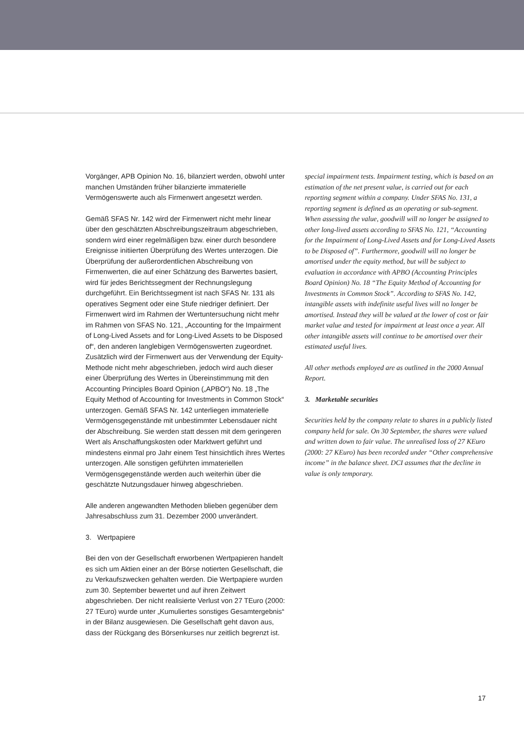Vorgänger, APB Opinion No. 16, bilanziert werden, obwohl unter manchen Umständen früher bilanzierte immaterielle Vermögenswerte auch als Firmenwert angesetzt werden.
Gemäß SFAS Nr. 142 wird der Firmenwert nicht mehr linear über den geschätzten Abschreibungszeitraum abgeschrieben, sondern wird einer regelmäßigen bzw. einer durch besondere Ereignisse initiierten Überprüfung des Wertes unterzogen. Die Überprüfung der außerordentlichen Abschreibung von Firmenwerten, die auf einer Schätzung des Barwertes basiert, wird für jedes Berichtssegment der Rechnungslegung durchgeführt. Ein Berichtssegment ist nach SFAS Nr. 131 als operatives Segment oder eine Stufe niedriger definiert. Der Firmenwert wird im Rahmen der Wertuntersuchung nicht mehr im Rahmen von SFAS No. 121, „Accounting for the Impairment of Long-Lived Assets and for Long-Lived Assets to be Disposed of“, den anderen langlebigen Vermögenswerten zugeordnet. Zusätzlich wird der Firmenwert aus der Verwendung der Equity-Methode nicht mehr abgeschrieben, jedoch wird auch dieser einer Überprüfung des Wertes in Übereinstimmung mit den Accounting Principles Board Opinion („APBO“) No. 18 „The Equity Method of Accounting for Investments in Common Stock“ unterzogen. Gemäß SFAS Nr. 142 unterliegen immaterielle Vermögensgegenstände mit unbestimmter Lebensdauer nicht der Abschreibung. Sie werden statt dessen mit dem geringeren Wert als Anschaffungskosten oder Marktwert geführt und mindestens einmal pro Jahr einem Test hinsichtlich ihres Wertes unterzogen. Alle sonstigen geführten immateriellen Vermögensgegenstände werden auch weiterhin über die geschätzte Nutzungsdauer hinweg abgeschrieben.
Alle anderen angewandten Methoden blieben gegenüber dem Jahresabschluss zum 31. Dezember 2000 unverändert.
3. Wertpapiere
Bei den von der Gesellschaft erworbenen Wertpapieren handelt es sich um Aktien einer an der Börse notierten Gesellschaft, die zu Verkaufszwecken gehalten werden. Die Wertpapiere wurden zum 30. September bewertet und auf ihren Zeitwert abgeschrieben. Der nicht realisierte Verlust von 27 TEuro (2000: 27 TEuro) wurde unter „Kumuliertes sonstiges Gesamtergebnis“ in der Bilanz ausgewiesen. Die Gesellschaft geht davon aus, dass der Rückgang des Börsenkurses nur zeitlich begrenzt ist.
special impairment tests. Impairment testing, which is based on an estimation of the net present value, is carried out for each reporting segment within a company. Under SFAS No. 131, a reporting segment is defined as an operating or sub-segment. When assessing the value, goodwill will no longer be assigned to other long-lived assets according to SFAS No. 121, “Accounting for the Impairment of Long-Lived Assets and for Long-Lived Assets to be Disposed of”. Furthermore, goodwill will no longer be amortised under the equity method, but will be subject to evaluation in accordance with APBO (Accounting Principles Board Opinion) No. 18 “The Equity Method of Accounting for Investments in Common Stock”. According to SFAS No. 142, intangible assets with indefinite useful lives will no longer be amortised. Instead they will be valued at the lower of cost or fair market value and tested for impairment at least once a year. All other intangible assets will continue to be amortised over their estimated useful lives.
All other methods employed are as outlined in the 2000 Annual Report.
3. Marketable securities
Securities held by the company relate to shares in a publicly listed company held for sale. On 30 September, the shares were valued and written down to fair value. The unrealised loss of 27 KEuro (2000: 27 KEuro) has been recorded under “Other comprehensive income” in the balance sheet. DCI assumes that the decline in value is only temporary.
17